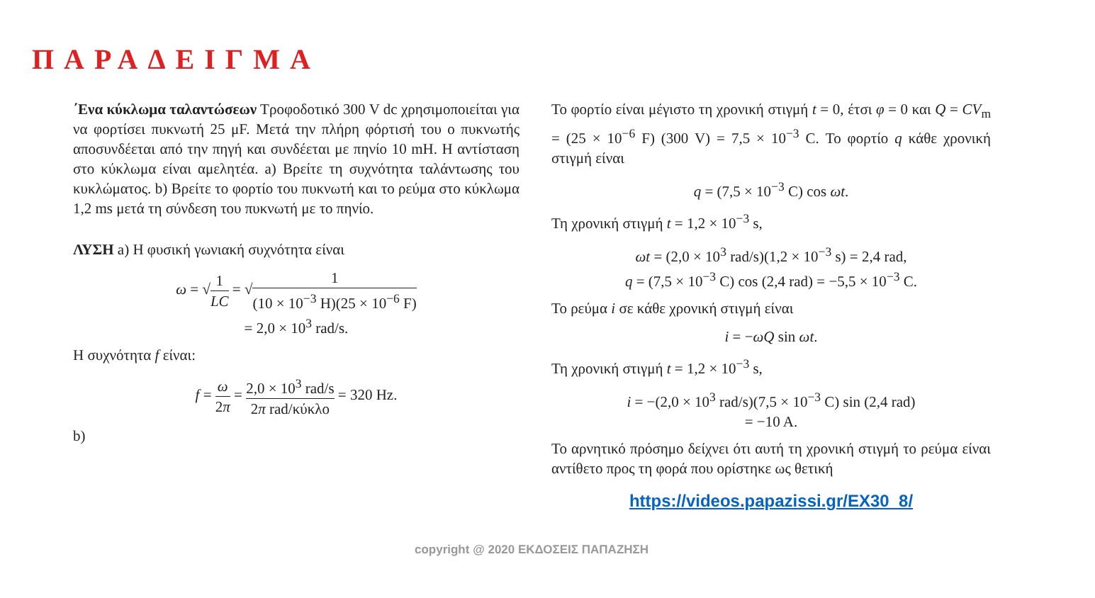ΠΑΡΑΔΕΙΓΜΑ
΄Ενα κύκλωμα ταλαντώσεων Τροφοδοτικό 300 V dc χρησιμοποιείται για να φορτίσει πυκνωτή 25 μF. Μετά την πλήρη φόρτισή του ο πυκνωτής αποσυνδέεται από την πηγή και συνδέεται με πηνίο 10 mH. Η αντίσταση στο κύκλωμα είναι αμελητέα. a) Βρείτε τη συχνότητα ταλάντωσης του κυκλώματος. b) Βρείτε το φορτίο του πυκνωτή και το ρεύμα στο κύκλωμα 1,2 ms μετά τη σύνδεση του πυκνωτή με το πηνίο.
ΛΥΣΗ a) Η φυσική γωνιακή συχνότητα είναι
ω = √1 LC = √1 (10 × 10<sup>−3</sup> H)(25 × 10<sup>−6</sup> F)
= 2,0 × 10<sup>3</sup> rad/s.
Η συχνότητα f είναι:
f = ω 2π = 2,0 × 10<sup>3</sup> rad/s 2π rad/κύκλο = 320 Hz.
b)
Το φορτίο είναι μέγιστο τη χρονική στιγμή t = 0, έτσι φ = 0 και Q = CV<sub>m</sub> = (25 × 10<sup>−6</sup> F) (300 V) = 7,5 × 10<sup>−3</sup> C. Το φορτίο q κάθε χρονική στιγμή είναι
q = (7,5 × 10<sup>−3</sup> C) cos ωt.
Τη χρονική στιγμή t = 1,2 × 10<sup>−3</sup> s,
ωt = (2,0 × 10<sup>3</sup> rad/s)(1,2 × 10<sup>−3</sup> s) = 2,4 rad,
q = (7,5 × 10<sup>−3</sup> C) cos (2,4 rad) = −5,5 × 10<sup>−3</sup> C.
Το ρεύμα i σε κάθε χρονική στιγμή είναι
i = −ωQ sin ωt.
Τη χρονική στιγμή t = 1,2 × 10<sup>−3</sup> s,
i = −(2,0 × 10<sup>3</sup> rad/s)(7,5 × 10<sup>−3</sup> C) sin (2,4 rad)
= −10 A.
Το αρνητικό πρόσημο δείχνει ότι αυτή τη χρονική στιγμή το ρεύμα είναι αντίθετο προς τη φορά που ορίστηκε ως θετική
https://videos.papazissi.gr/EX30_8/
copyright @ 2020 ΕΚΔΟΣΕΙΣ ΠΑΠΑΖΗΣΗ